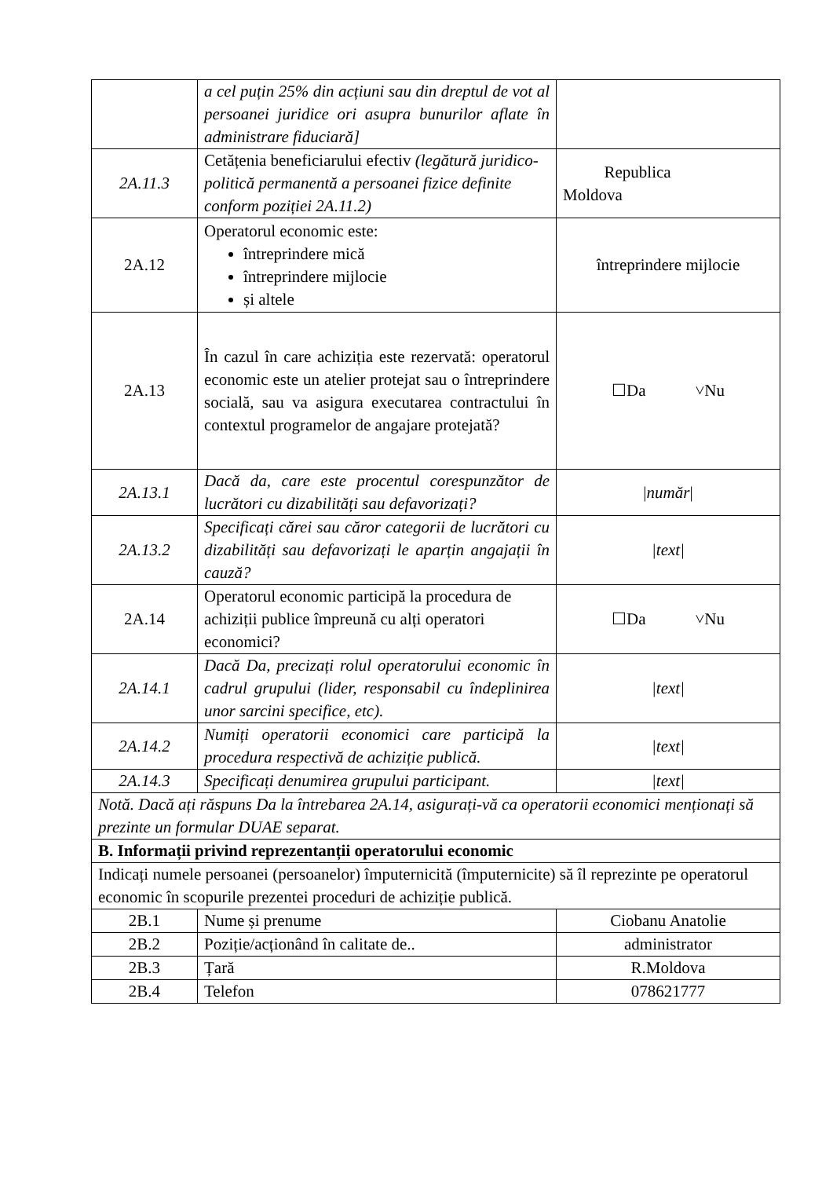| | a cel puțin 25% din acțiuni sau din dreptul de vot al persoanei juridice ori asupra bunurilor aflate în administrare fiduciară] | |
| 2A.11.3 | Cetățenia beneficiarului efectiv (legătură juridico-politică permanentă a persoanei fizice definite conform poziției 2A.11.2) | Republica Moldova |
| 2A.12 | Operatorul economic este: întreprindere mică întreprindere mijlocie și altele | întreprindere mijlocie |
| 2A.13 | În cazul în care achiziția este rezervată: operatorul economic este un atelier protejat sau o întreprindere socială, sau va asigura executarea contractului în contextul programelor de angajare protejată? | ☐Da ˅Nu |
| 2A.13.1 | Dacă da, care este procentul corespunzător de lucrători cu dizabilități sau defavorizați? | / număr / |
| 2A.13.2 | Specificați cărei sau căror categorii de lucrători cu dizabilități sau defavorizați le aparțin angajații în cauză? | /text/ |
| 2A.14 | Operatorul economic participă la procedura de achiziții publice împreună cu alți operatori economici? | ☐Da ˅Nu |
| 2A.14.1 | Dacă Da, precizați rolul operatorului economic în cadrul grupului (lider, responsabil cu îndeplinirea unor sarcini specifice, etc). | /text/ |
| 2A.14.2 | Numiți operatorii economici care participă la procedura respectivă de achiziție publică. | /text/ |
| 2A.14.3 | Specificați denumirea grupului participant. | /text/ |
| Notă. Dacă ați răspuns Da la întrebarea 2A.14, asigurați-vă ca operatorii economici menționați să prezinte un formular DUAE separat. | | |
| B. Informații privind reprezentanții operatorului economic | | |
| Indicați numele persoanei (persoanelor) împuternicită (împuternicite) să îl reprezinte pe operatorul economic în scopurile prezentei proceduri de achiziție publică. | | |
| 2B.1 | Nume și prenume | Ciobanu Anatolie |
| 2B.2 | Poziție/acționând în calitate de.. | administrator |
| 2B.3 | Țară | R.Moldova |
| 2B.4 | Telefon | 078621777 |